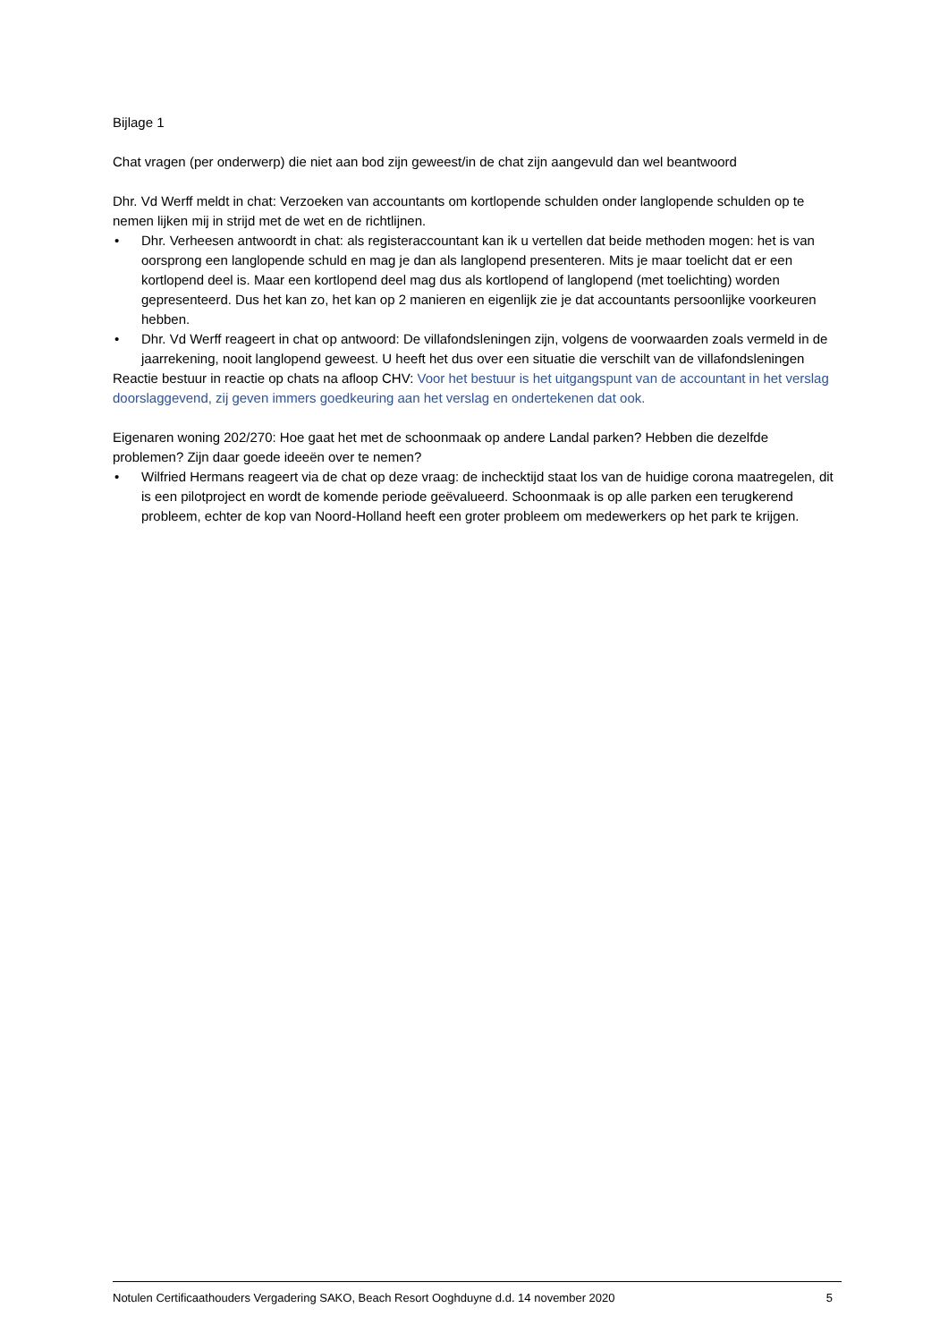Bijlage 1
Chat vragen (per onderwerp) die niet aan bod zijn geweest/in de chat zijn aangevuld dan wel beantwoord
Dhr. Vd Werff meldt in chat: Verzoeken van accountants om kortlopende schulden onder langlopende schulden op te nemen lijken mij in strijd met de wet en de richtlijnen.
• Dhr. Verheesen antwoordt in chat: als registeraccountant kan ik u vertellen dat beide methoden mogen: het is van oorsprong een langlopende schuld en mag je dan als langlopend presenteren. Mits je maar toelicht dat er een kortlopend deel is. Maar een kortlopend deel mag dus als kortlopend of langlopend (met toelichting) worden gepresenteerd. Dus het kan zo, het kan op 2 manieren en eigenlijk zie je dat accountants persoonlijke voorkeuren hebben.
• Dhr. Vd Werff reageert in chat op antwoord: De villafondsleningen zijn, volgens de voorwaarden zoals vermeld in de jaarrekening, nooit langlopend geweest. U heeft het dus over een situatie die verschilt van de villafondsleningen
Reactie bestuur in reactie op chats na afloop CHV: Voor het bestuur is het uitgangspunt van de accountant in het verslag doorslaggevend, zij geven immers goedkeuring aan het verslag en ondertekenen dat ook.
Eigenaren woning 202/270: Hoe gaat het met de schoonmaak op andere Landal parken? Hebben die dezelfde problemen? Zijn daar goede ideeën over te nemen?
• Wilfried Hermans reageert via de chat op deze vraag: de inchecktijd staat los van de huidige corona maatregelen, dit is een pilotproject en wordt de komende periode geëvalueerd. Schoonmaak is op alle parken een terugkerend probleem, echter de kop van Noord-Holland heeft een groter probleem om medewerkers op het park te krijgen.
Notulen Certificaathouders Vergadering SAKO, Beach Resort Ooghduyne d.d. 14 november 2020 5